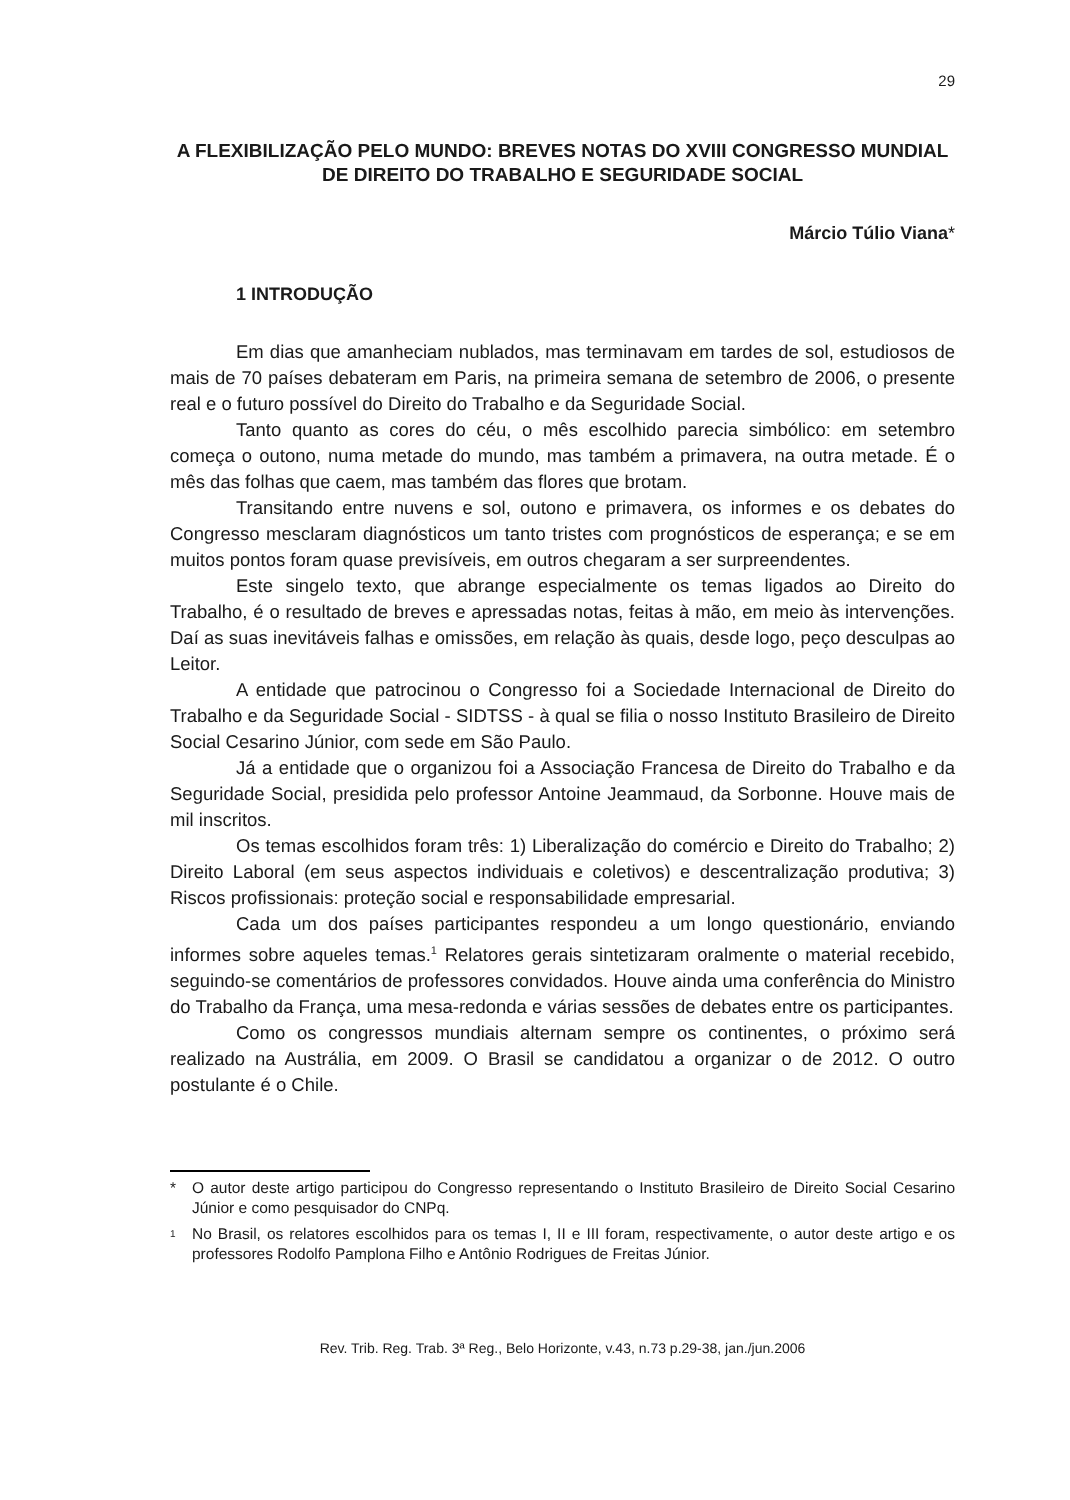29
A FLEXIBILIZAÇÃO PELO MUNDO: BREVES NOTAS DO XVIII CONGRESSO MUNDIAL DE DIREITO DO TRABALHO E SEGURIDADE SOCIAL
Márcio Túlio Viana*
1 INTRODUÇÃO
Em dias que amanheciam nublados, mas terminavam em tardes de sol, estudiosos de mais de 70 países debateram em Paris, na primeira semana de setembro de 2006, o presente real e o futuro possível do Direito do Trabalho e da Seguridade Social.
Tanto quanto as cores do céu, o mês escolhido parecia simbólico: em setembro começa o outono, numa metade do mundo, mas também a primavera, na outra metade. É o mês das folhas que caem, mas também das flores que brotam.
Transitando entre nuvens e sol, outono e primavera, os informes e os debates do Congresso mesclaram diagnósticos um tanto tristes com prognósticos de esperança; e se em muitos pontos foram quase previsíveis, em outros chegaram a ser surpreendentes.
Este singelo texto, que abrange especialmente os temas ligados ao Direito do Trabalho, é o resultado de breves e apressadas notas, feitas à mão, em meio às intervenções. Daí as suas inevitáveis falhas e omissões, em relação às quais, desde logo, peço desculpas ao Leitor.
A entidade que patrocinou o Congresso foi a Sociedade Internacional de Direito do Trabalho e da Seguridade Social - SIDTSS - à qual se filia o nosso Instituto Brasileiro de Direito Social Cesarino Júnior, com sede em São Paulo.
Já a entidade que o organizou foi a Associação Francesa de Direito do Trabalho e da Seguridade Social, presidida pelo professor Antoine Jeammaud, da Sorbonne. Houve mais de mil inscritos.
Os temas escolhidos foram três: 1) Liberalização do comércio e Direito do Trabalho; 2) Direito Laboral (em seus aspectos individuais e coletivos) e descentralização produtiva; 3) Riscos profissionais: proteção social e responsabilidade empresarial.
Cada um dos países participantes respondeu a um longo questionário, enviando informes sobre aqueles temas.<sup>1</sup> Relatores gerais sintetizaram oralmente o material recebido, seguindo-se comentários de professores convidados. Houve ainda uma conferência do Ministro do Trabalho da França, uma mesa-redonda e várias sessões de debates entre os participantes.
Como os congressos mundiais alternam sempre os continentes, o próximo será realizado na Austrália, em 2009. O Brasil se candidatou a organizar o de 2012. O outro postulante é o Chile.
* O autor deste artigo participou do Congresso representando o Instituto Brasileiro de Direito Social Cesarino Júnior e como pesquisador do CNPq.
<sup>1</sup> No Brasil, os relatores escolhidos para os temas I, II e III foram, respectivamente, o autor deste artigo e os professores Rodolfo Pamplona Filho e Antônio Rodrigues de Freitas Júnior.
Rev. Trib. Reg. Trab. 3ª Reg., Belo Horizonte, v.43, n.73 p.29-38, jan./jun.2006